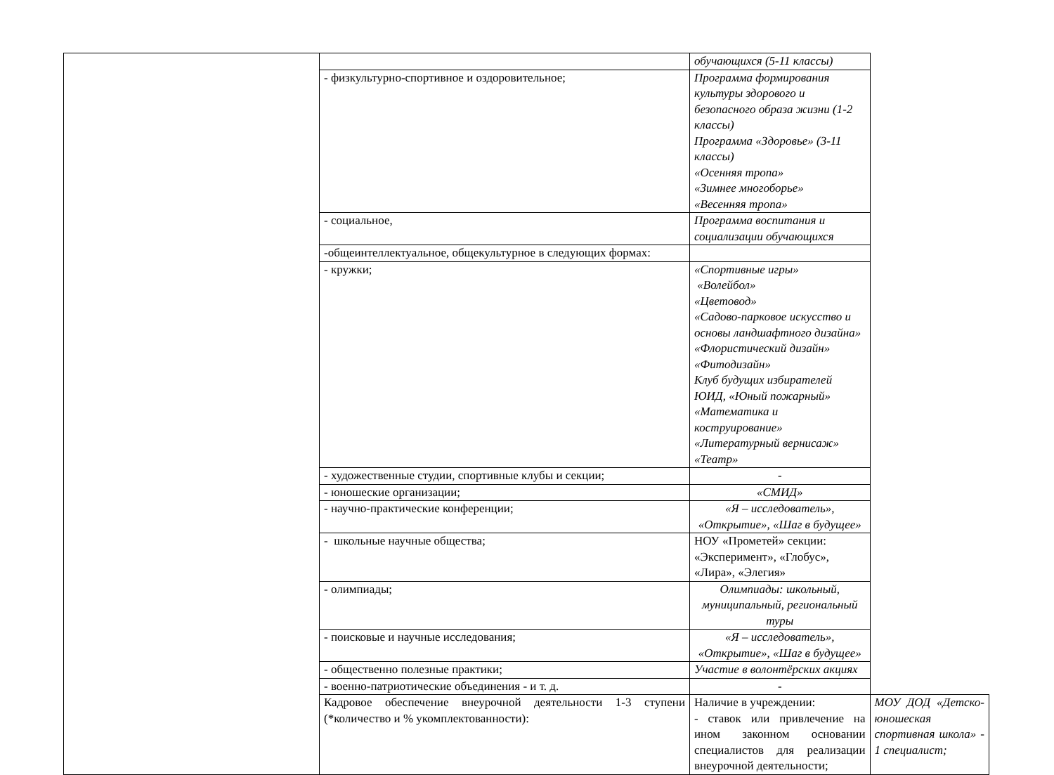| | | обучающихся (5-11 классы) | |
| | - физкультурно-спортивное и оздоровительное; | Программа формирования культуры здорового и безопасного образа жизни (1-2 классы) Программа «Здоровье» (3-11 классы) «Осенняя тропа» «Зимнее многоборье» «Весенняя тропа» | |
| | - социальное, | Программа воспитания и социализации обучающихся | |
| | -общеинтеллектуальное, общекультурное в следующих формах: | | |
| | - кружки; | «Спортивные игры» «Волейбол» «Цветовод» «Садово-парковое искусство и основы ландшафтного дизайна» «Флористический дизайн» «Фитодизайн» Клуб будущих избирателей ЮИД, «Юный пожарный» «Математика и коструирование» «Литературный вернисаж» «Театр» | |
| | - художественные студии, спортивные клубы и секции; | - | |
| | - юношеские организации; | «СМИД» | |
| | - научно-практические конференции; | «Я – исследователь», «Открытие», «Шаг в будущее» | |
| | - школьные научные общества; | НОУ «Прометей» секции: «Эксперимент», «Глобус», «Лира», «Элегия» | |
| | - олимпиады; | Олимпиады: школьный, муниципальный, региональный туры | |
| | - поисковые и научные исследования; | «Я – исследователь», «Открытие», «Шаг в будущее» | |
| | - общественно полезные практики; | Участие в волонтёрских акциях | |
| | - военно-патриотические объединения - и т. д. | - | |
| | Кадровое обеспечение внеурочной деятельности 1-3 ступени (*количество и % укомплектованности): | Наличие в учреждении: - ставок или привлечение на ином законном основании специалистов для реализации внеурочной деятельности; | МОУ ДОД «Детско-юношеская спортивная школа» - 1 специалист; |